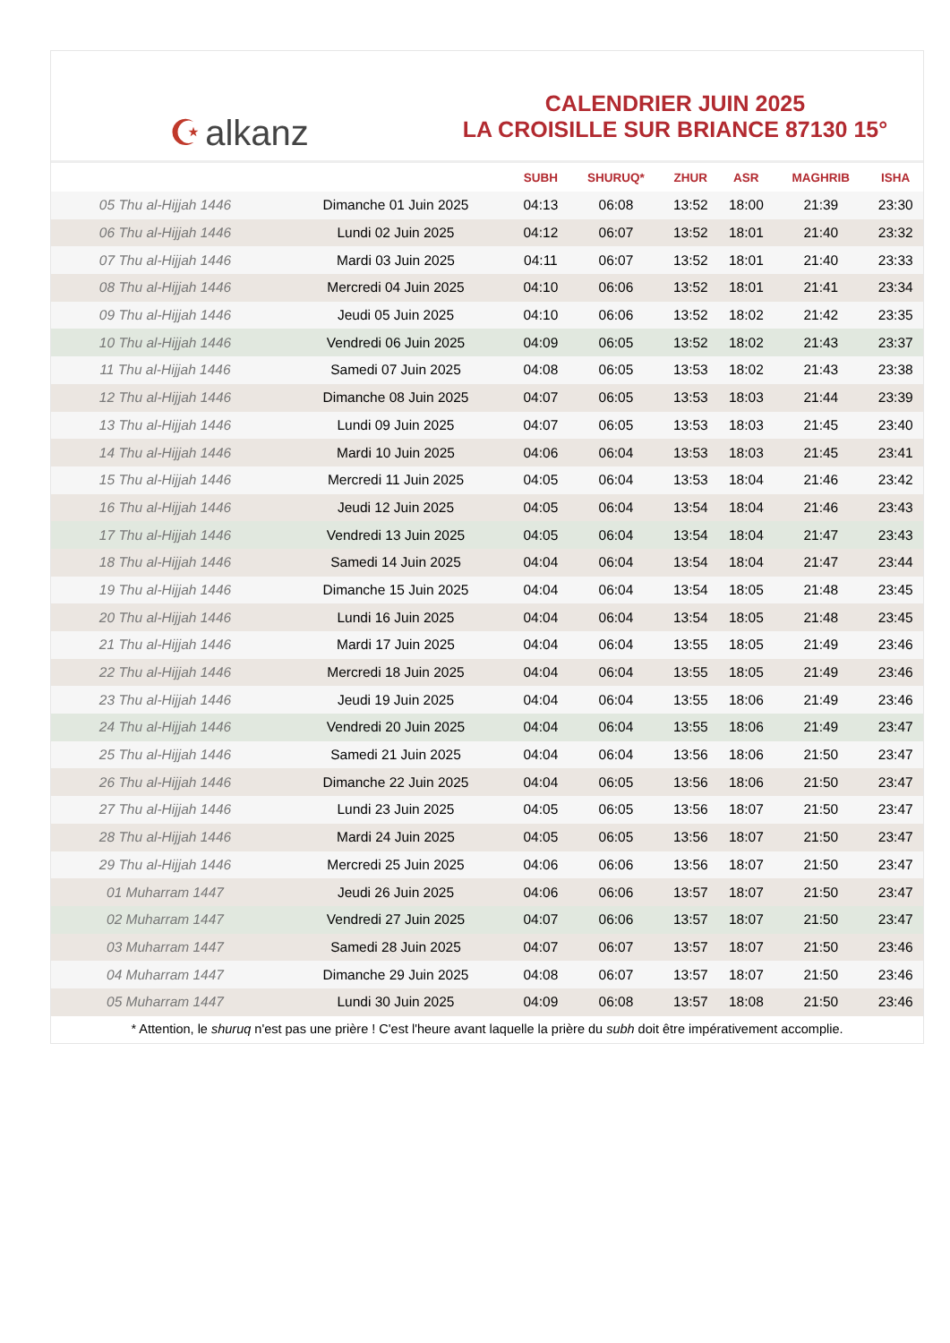☪ alkanz
CALENDRIER JUIN 2025
LA CROISILLE SUR BRIANCE 87130 15°
| | | SUBH | SHURUQ* | ZHUR | ASR | MAGHRIB | ISHA |
| --- | --- | --- | --- | --- | --- | --- | --- |
| 05 Thu al-Hijjah 1446 | Dimanche 01 Juin 2025 | 04:13 | 06:08 | 13:52 | 18:00 | 21:39 | 23:30 |
| 06 Thu al-Hijjah 1446 | Lundi 02 Juin 2025 | 04:12 | 06:07 | 13:52 | 18:01 | 21:40 | 23:32 |
| 07 Thu al-Hijjah 1446 | Mardi 03 Juin 2025 | 04:11 | 06:07 | 13:52 | 18:01 | 21:40 | 23:33 |
| 08 Thu al-Hijjah 1446 | Mercredi 04 Juin 2025 | 04:10 | 06:06 | 13:52 | 18:01 | 21:41 | 23:34 |
| 09 Thu al-Hijjah 1446 | Jeudi 05 Juin 2025 | 04:10 | 06:06 | 13:52 | 18:02 | 21:42 | 23:35 |
| 10 Thu al-Hijjah 1446 | Vendredi 06 Juin 2025 | 04:09 | 06:05 | 13:52 | 18:02 | 21:43 | 23:37 |
| 11 Thu al-Hijjah 1446 | Samedi 07 Juin 2025 | 04:08 | 06:05 | 13:53 | 18:02 | 21:43 | 23:38 |
| 12 Thu al-Hijjah 1446 | Dimanche 08 Juin 2025 | 04:07 | 06:05 | 13:53 | 18:03 | 21:44 | 23:39 |
| 13 Thu al-Hijjah 1446 | Lundi 09 Juin 2025 | 04:07 | 06:05 | 13:53 | 18:03 | 21:45 | 23:40 |
| 14 Thu al-Hijjah 1446 | Mardi 10 Juin 2025 | 04:06 | 06:04 | 13:53 | 18:03 | 21:45 | 23:41 |
| 15 Thu al-Hijjah 1446 | Mercredi 11 Juin 2025 | 04:05 | 06:04 | 13:53 | 18:04 | 21:46 | 23:42 |
| 16 Thu al-Hijjah 1446 | Jeudi 12 Juin 2025 | 04:05 | 06:04 | 13:54 | 18:04 | 21:46 | 23:43 |
| 17 Thu al-Hijjah 1446 | Vendredi 13 Juin 2025 | 04:05 | 06:04 | 13:54 | 18:04 | 21:47 | 23:43 |
| 18 Thu al-Hijjah 1446 | Samedi 14 Juin 2025 | 04:04 | 06:04 | 13:54 | 18:04 | 21:47 | 23:44 |
| 19 Thu al-Hijjah 1446 | Dimanche 15 Juin 2025 | 04:04 | 06:04 | 13:54 | 18:05 | 21:48 | 23:45 |
| 20 Thu al-Hijjah 1446 | Lundi 16 Juin 2025 | 04:04 | 06:04 | 13:54 | 18:05 | 21:48 | 23:45 |
| 21 Thu al-Hijjah 1446 | Mardi 17 Juin 2025 | 04:04 | 06:04 | 13:55 | 18:05 | 21:49 | 23:46 |
| 22 Thu al-Hijjah 1446 | Mercredi 18 Juin 2025 | 04:04 | 06:04 | 13:55 | 18:05 | 21:49 | 23:46 |
| 23 Thu al-Hijjah 1446 | Jeudi 19 Juin 2025 | 04:04 | 06:04 | 13:55 | 18:06 | 21:49 | 23:46 |
| 24 Thu al-Hijjah 1446 | Vendredi 20 Juin 2025 | 04:04 | 06:04 | 13:55 | 18:06 | 21:49 | 23:47 |
| 25 Thu al-Hijjah 1446 | Samedi 21 Juin 2025 | 04:04 | 06:04 | 13:56 | 18:06 | 21:50 | 23:47 |
| 26 Thu al-Hijjah 1446 | Dimanche 22 Juin 2025 | 04:04 | 06:05 | 13:56 | 18:06 | 21:50 | 23:47 |
| 27 Thu al-Hijjah 1446 | Lundi 23 Juin 2025 | 04:05 | 06:05 | 13:56 | 18:07 | 21:50 | 23:47 |
| 28 Thu al-Hijjah 1446 | Mardi 24 Juin 2025 | 04:05 | 06:05 | 13:56 | 18:07 | 21:50 | 23:47 |
| 29 Thu al-Hijjah 1446 | Mercredi 25 Juin 2025 | 04:06 | 06:06 | 13:56 | 18:07 | 21:50 | 23:47 |
| 01 Muharram 1447 | Jeudi 26 Juin 2025 | 04:06 | 06:06 | 13:57 | 18:07 | 21:50 | 23:47 |
| 02 Muharram 1447 | Vendredi 27 Juin 2025 | 04:07 | 06:06 | 13:57 | 18:07 | 21:50 | 23:47 |
| 03 Muharram 1447 | Samedi 28 Juin 2025 | 04:07 | 06:07 | 13:57 | 18:07 | 21:50 | 23:46 |
| 04 Muharram 1447 | Dimanche 29 Juin 2025 | 04:08 | 06:07 | 13:57 | 18:07 | 21:50 | 23:46 |
| 05 Muharram 1447 | Lundi 30 Juin 2025 | 04:09 | 06:08 | 13:57 | 18:08 | 21:50 | 23:46 |
* Attention, le shuruq n'est pas une prière ! C'est l'heure avant laquelle la prière du subh doit être impérativement accomplie.